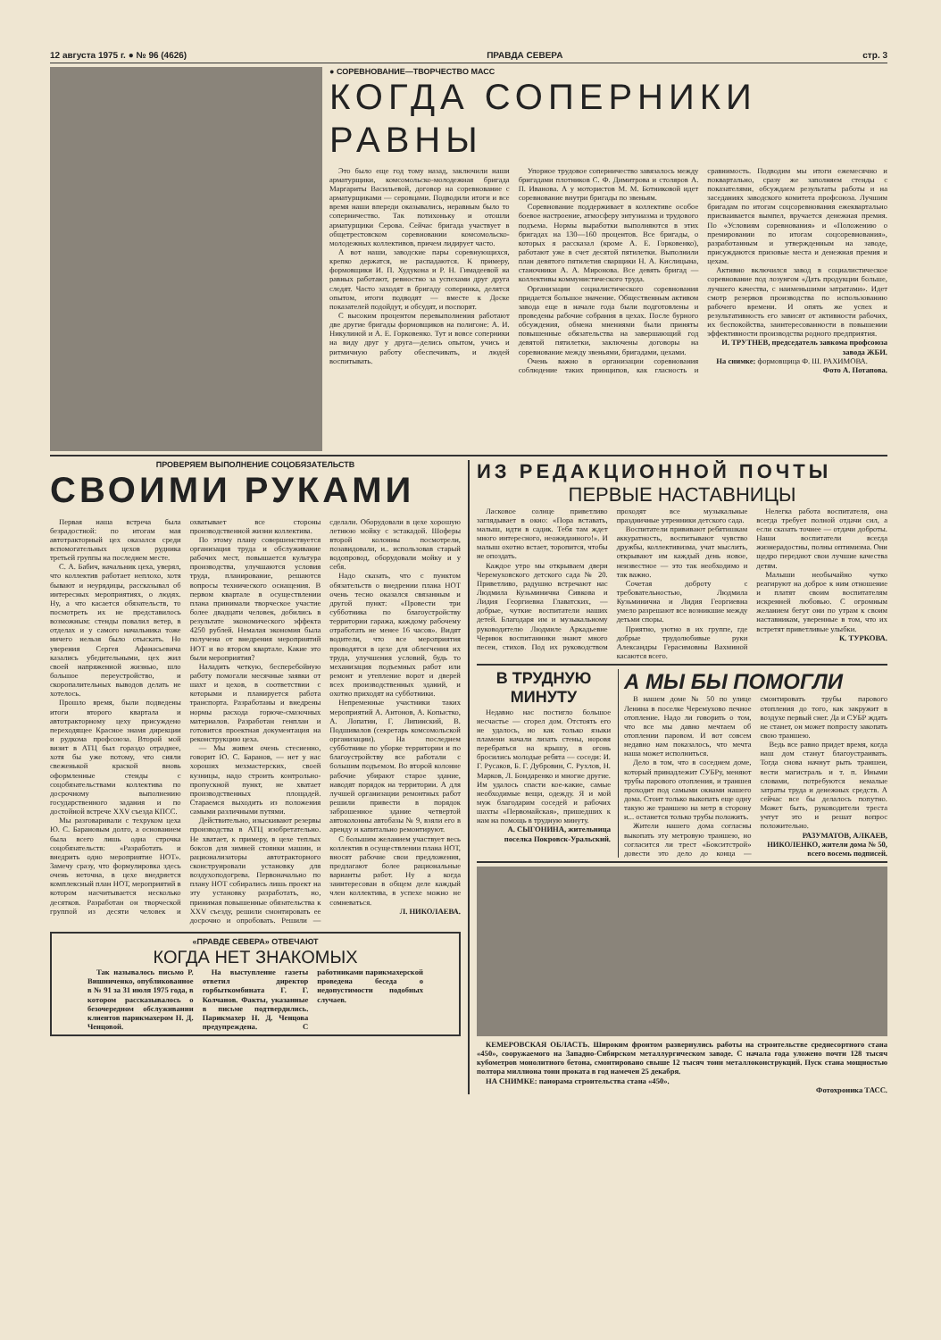12 августа 1975 г. ● № 96 (4626) ПРАВДА СЕВЕРА стр. 3
● СОРЕВНОВАНИЕ—ТВОРЧЕСТВО МАСС
КОГДА СОПЕРНИКИ РАВНЫ
Это было еще год тому назад, заключили наши арматурщики, комсомольско-молодежная бригада Маргариты Васильевой, договор на соревнование с арматурщиками — серовцами. Подводили итоги и все время наши впереди оказывались, неравным было то соперничество. Так потихоньку и отошли арматурщики Серова. Сейчас бригада участвует в общетрестовском соревновании комсомольско-молодежных коллективов, причем лидирует часто.
А вот наши, заводские пары соревнующихся, крепко держатся, не распадаются. К примеру, формовщики И. П. Худукона и Р. Н. Гимадеевой на равных работают, ревностно за успехами друг друга следят. Часто заходят в бригаду соперника, делятся опытом, итоги подводят — вместе к Доске показателей подойдут, и обсудят, и поспорят.
С высоким процентом перевыполнения работают две другие бригады формовщиков на полигоне: А. И. Никулиной и А. Е. Горковенко. Тут и вовсе соперники на виду друг у друга—делись опытом, учись и ритмичную работу обеспечивать, и людей воспитывать.
Упорное трудовое соперничество завязалось между бригадами плотников С. Ф. Димитрова и столяров А. П. Иванова. А у мотористов М. М. Ботниковой идет соревнование внутри бригады по звеньям.
Соревнование поддерживает в коллективе особое боевое настроение, атмосферу энтузиазма и трудового подъема. Нормы выработки выполняются в этих бригадах на 130—160 процентов. Все бригады, о которых я рассказал (кроме А. Е. Горковенко), работают уже в счет десятой пятилетки. Выполнили план девятого пятилетия сварщики Н. А. Кислицына, станочники А. А. Миронова. Все девять бригад — коллективы коммунистического труда.
Организации социалистического соревнования придается большое значение. Общественным активом завода еще в начале года были подготовлены и проведены рабочие собрания в цехах. После бурного обсуждения, обмена мнениями были приняты повышенные обязательства на завершающий год девятой пятилетки, заключены договоры на соревнование между звеньями, бригадами, цехами.
Очень важно в организации соревнования соблюдение таких принципов, как гласность и сравнимость. Подводим мы итоги ежемесячно и поквартально, сразу же заполняем стенды с показателями, обсуждаем результаты работы и на заседаниях заводского комитета профсоюза. Лучшим бригадам по итогам соцсоревнования ежеквартально присваивается вымпел, вручается денежная премия. По «Условиям соревнования» и «Положению о премировании по итогам соцсоревнования», разработанным и утвержденным на заводе, присуждаются призовые места и денежная премия и цехам.
Активно включился завод в социалистическое соревнование под лозунгом «Дать продукции больше, лучшего качества, с наименьшими затратами». Идет смотр резервов производства по использованию рабочего времени. И опять же успех и результативность его зависят от активности рабочих, их беспокойства, заинтересованности в повышении эффективности производства родного предприятия.
И. ТРУТНЕВ, председатель завкома профсоюза завода ЖБИ.
На снимке: формовщица Ф. Ш. РАХИМОВА.
Фото А. Потапова.
ПРОВЕРЯЕМ ВЫПОЛНЕНИЕ СОЦОБЯЗАТЕЛЬСТВ
СВОИМИ РУКАМИ
Первая наша встреча была безрадостной: по итогам мая автотракторный цех оказался среди вспомогательных цехов рудника третьей группы на последнем месте.
С. А. Бабич, начальник цеха, уверял, что коллектив работает неплохо, хотя бывают и неурядицы, рассказывал об интересных мероприятиях, о людях. Ну, а что касается обязательств, то посмотреть их не представилось возможным: стенды повалил ветер, в отделах и у самого начальника тоже ничего нельзя было отыскать. Но уверения Сергея Афанасьевича казались убедительными, цех жил своей напряженной жизнью, шло большое переустройство, и скоропалительных выводов делать не хотелось.
Прошло время, были подведены итоги второго квартала и автотракторному цеху присуждено переходящее Красное знамя дирекции и рудкома профсоюза. Второй мой визит в АТЦ был гораздо отраднее, хотя бы уже потому, что сияли свеженькой краской вновь оформленные стенды с соцобязательствами коллектива по досрочному выполнению государственного задания и по достойной встрече XXV съезда КПСС.
Мы разговаривали с техруком цеха Ю. С. Барановым долго, а основанием была всего лишь одна строчка соцобязательств: «Разработать и внедрить одно мероприятие НОТ». Замечу сразу, что формулировка здесь очень неточна, в цехе внедряется комплексный план НОТ, мероприятий в котором насчитывается несколько десятков. Разработан он творческой группой из десяти человек и охватывает все стороны производственной жизни коллектива.
По этому плану совершенствуется организация труда и обслуживание рабочих мест, повышается культура производства, улучшаются условия труда, планирование, решаются вопросы технического оснащения. В первом квартале в осуществлении плана принимали творческое участие более двадцати человек, добились в результате экономического эффекта 4250 рублей. Немалая экономия была получена от внедрения мероприятий НОТ и во втором квартале. Какие это были мероприятия?
Наладить четкую, бесперебойную работу помогали месячные заявки от шахт и цехов, в соответствии с которыми и планируется работа транспорта. Разработаны и внедрены нормы расхода горюче-смазочных материалов. Разработан генплан и готовится проектная документация на реконструкцию цеха.
— Мы живем очень стесненно, говорит Ю. С. Баранов, — нет у нас хороших мехмастерских, своей кузницы, надо строить контрольно-пропускной пункт, не хватает производственных площадей. Стараемся выходить из положения самыми различными путями.
Действительно, изыскивают резервы производства в АТЦ изобретательно. Не хватает, к примеру, в цехе теплых боксов для зимней стоянки машин, и рационализаторы автотракторного сконструировали установку для воздухоподогрева. Первоначально по плану НОТ собирались лишь проект на эту установку разработать, но, принимая повышенные обязательства к XXV съезду, решили смонтировать ее досрочно и опробовать. Решили — сделали. Оборудовали в цехе хорошую летнюю мойку с эстакадой. Шоферы второй колонны посмотрели, позавидовали, и.. использовав старый водопровод, оборудовали мойку и у себя.
Надо сказать, что с пунктом обязательств о внедрении плана НОТ очень тесно оказался связанным и другой пункт: «Провести три субботника по благоустройству территории гаража, каждому рабочему отработать не менее 16 часов». Видят водители, что все мероприятия проводятся в цехе для облегчения их труда, улучшения условий, будь то механизация подъемных работ или ремонт и утепление ворот и дверей всех производственных зданий, и охотно приходят на субботники.
Непременные участники таких мероприятий А. Антонов, А. Копыстко, А. Лопатин, Г. Липинский, В. Подшивалов (секретарь комсомольской организации). На последнем субботнике по уборке территории и по благоустройству все работали с большим подъемом. Во второй колонне рабочие убирают старое здание, наводят порядок на территории. А для лучшей организации ремонтных работ решили привести в порядок заброшенное здание четвертой автоколонны автобазы № 9, взяли его в аренду и капитально ремонтируют.
С большим желанием участвует весь коллектив в осуществлении плана НОТ, вносят рабочие свои предложения, предлагают более рациональные варианты работ. Ну а когда заинтересован в общем деле каждый член коллектива, в успехе можно не сомневаться.
Л. НИКОЛАЕВА.
«ПРАВДЕ СЕВЕРА» ОТВЕЧАЮТ
КОГДА НЕТ ЗНАКОМЫХ
Так называлось письмо Р. Вишниченко, опубликованное в № 91 за 31 июля 1975 года, в котором рассказывалось о безочередном обслуживании клиентов парикмахером Н. Д. Ченцовой.
На выступление газеты ответил директор горбыткомбината Г. Г. Колчанов. Факты, указанные в письме подтвердились. Парикмахер Н. Д. Ченцова предупреждена. С работниками парикмахерской проведена беседа о недопустимости подобных случаев.
ИЗ РЕДАКЦИОННОЙ ПОЧТЫ
ПЕРВЫЕ НАСТАВНИЦЫ
Ласковое солнце приветливо заглядывает в окно: «Пора вставать, малыш, идти в садик. Тебя там ждет много интересного, неожиданного!». И малыш охотно встает, торопится, чтобы не опоздать.
Каждое утро мы открываем двери Черемуховского детского сада № 20. Приветливо, радушно встречают нас Людмила Кузьминична Сивкова и Лидия Георгиевна Главатских, — добрые, чуткие воспитатели наших детей. Благодаря им и музыкальному руководителю Людмиле Аркадьевне Чернюк воспитанники знают много песен, стихов. Под их руководством проходят все музыкальные праздничные утренники детского сада.
Воспитатели прививают ребятишкам аккуратность, воспитывают чувство дружбы, коллективизма, учат мыслить, открывают им каждый день новое, неизвестное — это так необходимо и так важно.
Сочетая доброту с требовательностью, Людмила Кузьминична и Лидия Георгиевна умело разрешают все возникшие между детьми споры.
Приятно, уютно в их группе, где добрые трудолюбивые руки Александры Герасимовны Вахминой касаются всего.
Нелегка работа воспитателя, она всегда требует полной отдачи сил, а если сказать точнее — отдачи доброты. Наши воспитатели всегда жизнерадостны, полны оптимизма. Они щедро передают свои лучшие качества детям.
Малыши необычайно чутко реагируют на доброе к ним отношение и платят своим воспитателям искренней любовью. С огромным желанием бегут они по утрам к своим наставникам, уверенные в том, что их встретят приветливые улыбки.
К. ТУРКОВА.
В ТРУДНУЮ МИНУТУ
Недавно нас постигло большое несчастье — сгорел дом. Отстоять его не удалось, но как только языки пламени начали лизать стены, норовя перебраться на крышу, в огонь бросились молодые ребята — соседи: И. Г. Русаков, Б. Г. Дубровин, С. Рухлов, Н. Марков, Л. Бондаренко и многие другие. Им удалось спасти кое-какие, самые необходимые вещи, одежду. Я и мой муж благодарим соседей и рабочих шахты «Первомайская», пришедших к нам на помощь в трудную минуту.
А. СЫГОНИНА, жительница поселка Покровск-Уральский.
А МЫ БЫ ПОМОГЛИ
В нашем доме № 50 по улице Ленина в поселке Черемухово печное отопление. Надо ли говорить о том, что все мы давно мечтаем об отоплении паровом. И вот совсем недавно нам показалось, что мечта наша может исполниться.
Дело в том, что в соседнем доме, который принадлежит СУБРу, меняют трубы парового отопления, и траншея проходит под самыми окнами нашего дома. Стоит только выкопать еще одну такую же траншею на метр в сторону и... останется только трубы положить.
Жители нашего дома согласны выкопать эту метровую траншею, но согласится ли трест «Бокситстрой» довести это дело до конца — смонтировать трубы парового отопления до того, как закружит в воздухе первый снег. Да и СУБР ждать не станет, он может попросту закопать свою траншею.
Ведь все равно придет время, когда наш дом станут благоустраивать. Тогда снова начнут рыть траншеи, вести магистраль и т. п. Иными словами, потребуются немалые затраты труда и денежных средств. А сейчас все бы делалось попутно. Может быть, руководители треста учтут это и решат вопрос положительно.
РАЗУМАТОВ, АЛКАЕВ, НИКОЛЕНКО, жители дома № 50, всего восемь подписей.
КЕМЕРОВСКАЯ ОБЛАСТЬ. Широким фронтом развернулись работы на строительстве среднесортного стана «450», сооружаемого на Западно-Сибирском металлургическом заводе. С начала года уложено почти 128 тысяч кубометров монолитного бетона, смонтировано свыше 12 тысяч тонн металлоконструкций. Пуск стана мощностью полтора миллиона тонн проката в год намечен 25 декабря.
НА СНИМКЕ: панорама строительства стана «450».
Фотохроника ТАСС.